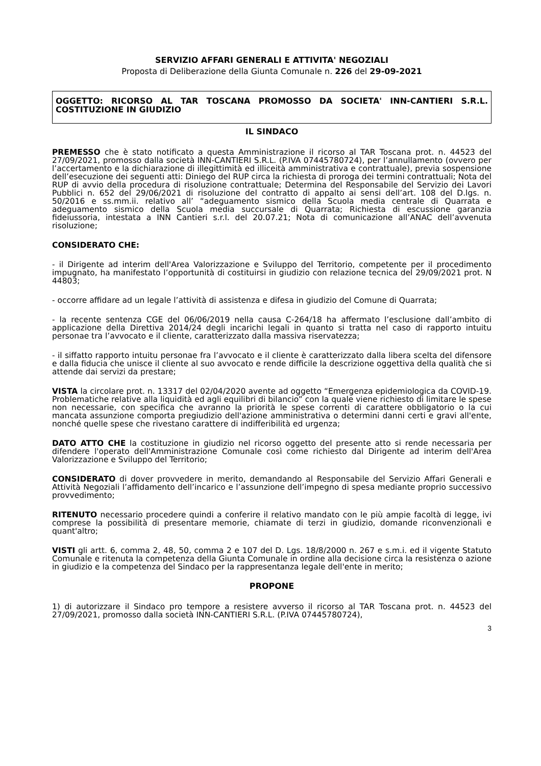SERVIZIO AFFARI GENERALI E ATTIVITA' NEGOZIALI
Proposta di Deliberazione della Giunta Comunale n. 226 del 29-09-2021
OGGETTO: RICORSO AL TAR TOSCANA PROMOSSO DA SOCIETA' INN-CANTIERI S.R.L. COSTITUZIONE IN GIUDIZIO
IL SINDACO
PREMESSO che è stato notificato a questa Amministrazione il ricorso al TAR Toscana prot. n. 44523 del 27/09/2021, promosso dalla società INN-CANTIERI S.R.L. (P.IVA 07445780724), per l’annullamento (ovvero per l’accertamento e la dichiarazione di illegittimità ed illiceità amministrativa e contrattuale), previa sospensione dell’esecuzione dei seguenti atti: Diniego del RUP circa la richiesta di proroga dei termini contrattuali; Nota del RUP di avvio della procedura di risoluzione contrattuale; Determina del Responsabile del Servizio dei Lavori Pubblici n. 652 del 29/06/2021 di risoluzione del contratto di appalto ai sensi dell’art. 108 del D.lgs. n. 50/2016 e ss.mm.ii. relativo all’ “adeguamento sismico della Scuola media centrale di Quarrata e adeguamento sismico della Scuola media succursale di Quarrata; Richiesta di escussione garanzia fideiussoria, intestata a INN Cantieri s.r.l. del 20.07.21; Nota di comunicazione all’ANAC dell’avvenuta risoluzione;
CONSIDERATO CHE:
- il Dirigente ad interim dell'Area Valorizzazione e Sviluppo del Territorio, competente per il procedimento impugnato, ha manifestato l’opportunità di costituirsi in giudizio con relazione tecnica del 29/09/2021 prot. N 44803;
- occorre affidare ad un legale l’attività di assistenza e difesa in giudizio del Comune di Quarrata;
- la recente sentenza CGE del 06/06/2019 nella causa C-264/18 ha affermato l’esclusione dall’ambito di applicazione della Direttiva 2014/24 degli incarichi legali in quanto si tratta nel caso di rapporto intuitu personae tra l’avvocato e il cliente, caratterizzato dalla massiva riservatezza;
- il siffatto rapporto intuitu personae fra l’avvocato e il cliente è caratterizzato dalla libera scelta del difensore e dalla fiducia che unisce il cliente al suo avvocato e rende difficile la descrizione oggettiva della qualità che si attende dai servizi da prestare;
VISTA la circolare prot. n. 13317 del 02/04/2020 avente ad oggetto “Emergenza epidemiologica da COVID-19. Problematiche relative alla liquidità ed agli equilibri di bilancio” con la quale viene richiesto di limitare le spese non necessarie, con specifica che avranno la priorità le spese correnti di carattere obbligatorio o la cui mancata assunzione comporta pregiudizio dell'azione amministrativa o determini danni certi e gravi all'ente, nonché quelle spese che rivestano carattere di indifferibilità ed urgenza;
DATO ATTO CHE la costituzione in giudizio nel ricorso oggetto del presente atto si rende necessaria per difendere l'operato dell'Amministrazione Comunale così come richiesto dal Dirigente ad interim dell'Area Valorizzazione e Sviluppo del Territorio;
CONSIDERATO di dover provvedere in merito, demandando al Responsabile del Servizio Affari Generali e Attività Negoziali l’affidamento dell’incarico e l’assunzione dell’impegno di spesa mediante proprio successivo provvedimento;
RITENUTO necessario procedere quindi a conferire il relativo mandato con le più ampie facoltà di legge, ivi comprese la possibilità di presentare memorie, chiamate di terzi in giudizio, domande riconvenzionali e quant'altro;
VISTI gli artt. 6, comma 2, 48, 50, comma 2 e 107 del D. Lgs. 18/8/2000 n. 267 e s.m.i. ed il vigente Statuto Comunale e ritenuta la competenza della Giunta Comunale in ordine alla decisione circa la resistenza o azione in giudizio e la competenza del Sindaco per la rappresentanza legale dell'ente in merito;
PROPONE
1) di autorizzare il Sindaco pro tempore a resistere avverso il ricorso al TAR Toscana prot. n. 44523 del 27/09/2021, promosso dalla società INN-CANTIERI S.R.L. (P.IVA 07445780724),
3